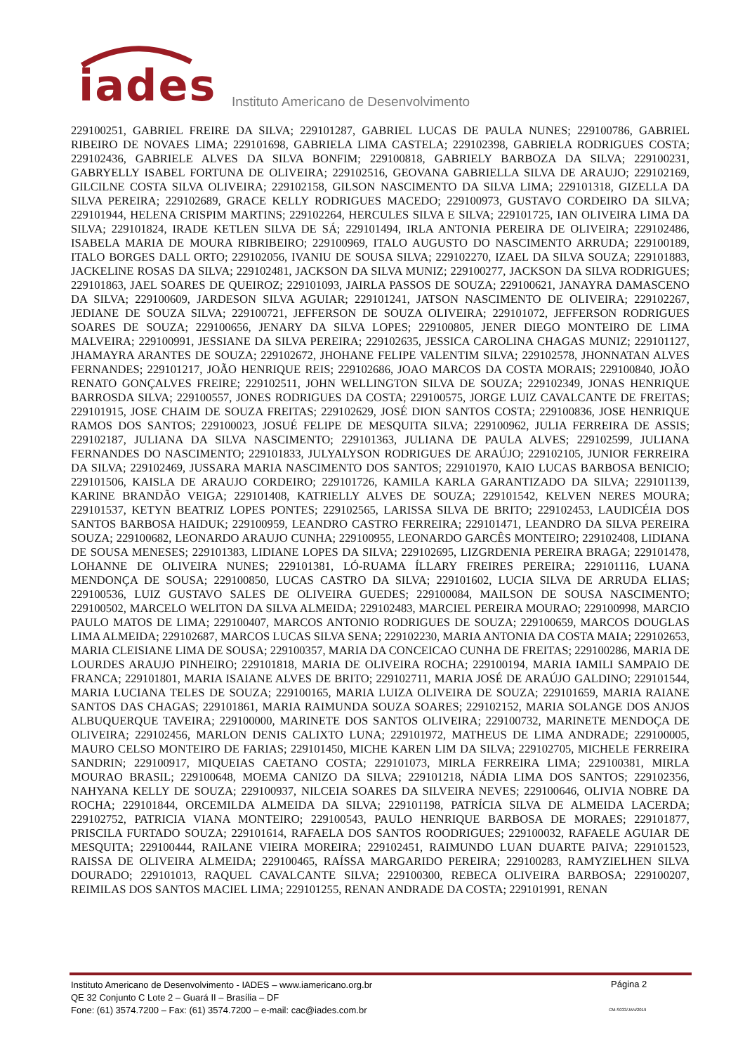iades
Instituto Americano de Desenvolvimento
229100251, GABRIEL FREIRE DA SILVA; 229101287, GABRIEL LUCAS DE PAULA NUNES; 229100786, GABRIEL RIBEIRO DE NOVAES LIMA; 229101698, GABRIELA LIMA CASTELA; 229102398, GABRIELA RODRIGUES COSTA; 229102436, GABRIELE ALVES DA SILVA BONFIM; 229100818, GABRIELY BARBOZA DA SILVA; 229100231, GABRYELLY ISABEL FORTUNA DE OLIVEIRA; 229102516, GEOVANA GABRIELLA SILVA DE ARAUJO; 229102169, GILCILNE COSTA SILVA OLIVEIRA; 229102158, GILSON NASCIMENTO DA SILVA LIMA; 229101318, GIZELLA DA SILVA PEREIRA; 229102689, GRACE KELLY RODRIGUES MACEDO; 229100973, GUSTAVO CORDEIRO DA SILVA; 229101944, HELENA CRISPIM MARTINS; 229102264, HERCULES SILVA E SILVA; 229101725, IAN OLIVEIRA LIMA DA SILVA; 229101824, IRADE KETLEN SILVA DE SÁ; 229101494, IRLA ANTONIA PEREIRA DE OLIVEIRA; 229102486, ISABELA MARIA DE MOURA RIBRIBEIRO; 229100969, ITALO AUGUSTO DO NASCIMENTO ARRUDA; 229100189, ITALO BORGES DALL ORTO; 229102056, IVANIU DE SOUSA SILVA; 229102270, IZAEL DA SILVA SOUZA; 229101883, JACKELINE ROSAS DA SILVA; 229102481, JACKSON DA SILVA MUNIZ; 229100277, JACKSON DA SILVA RODRIGUES; 229101863, JAEL SOARES DE QUEIROZ; 229101093, JAIRLA PASSOS DE SOUZA; 229100621, JANAYRA DAMASCENO DA SILVA; 229100609, JARDESON SILVA AGUIAR; 229101241, JATSON NASCIMENTO DE OLIVEIRA; 229102267, JEDIANE DE SOUZA SILVA; 229100721, JEFFERSON DE SOUZA OLIVEIRA; 229101072, JEFFERSON RODRIGUES SOARES DE SOUZA; 229100656, JENARY DA SILVA LOPES; 229100805, JENER DIEGO MONTEIRO DE LIMA MALVEIRA; 229100991, JESSIANE DA SILVA PEREIRA; 229102635, JESSICA CAROLINA CHAGAS MUNIZ; 229101127, JHAMAYRA ARANTES DE SOUZA; 229102672, JHOHANE FELIPE VALENTIM SILVA; 229102578, JHONNATAN ALVES FERNANDES; 229101217, JOÃO HENRIQUE REIS; 229102686, JOAO MARCOS DA COSTA MORAIS; 229100840, JOÃO RENATO GONÇALVES FREIRE; 229102511, JOHN WELLINGTON SILVA DE SOUZA; 229102349, JONAS HENRIQUE BARROSDA SILVA; 229100557, JONES RODRIGUES DA COSTA; 229100575, JORGE LUIZ CAVALCANTE DE FREITAS; 229101915, JOSE CHAIM DE SOUZA FREITAS; 229102629, JOSÉ DION SANTOS COSTA; 229100836, JOSE HENRIQUE RAMOS DOS SANTOS; 229100023, JOSUÉ FELIPE DE MESQUITA SILVA; 229100962, JULIA FERREIRA DE ASSIS; 229102187, JULIANA DA SILVA NASCIMENTO; 229101363, JULIANA DE PAULA ALVES; 229102599, JULIANA FERNANDES DO NASCIMENTO; 229101833, JULYALYSON RODRIGUES DE ARAÚJO; 229102105, JUNIOR FERREIRA DA SILVA; 229102469, JUSSARA MARIA NASCIMENTO DOS SANTOS; 229101970, KAIO LUCAS BARBOSA BENICIO; 229101506, KAISLA DE ARAUJO CORDEIRO; 229101726, KAMILA KARLA GARANTIZADO DA SILVA; 229101139, KARINE BRANDÃO VEIGA; 229101408, KATRIELLY ALVES DE SOUZA; 229101542, KELVEN NERES MOURA; 229101537, KETYN BEATRIZ LOPES PONTES; 229102565, LARISSA SILVA DE BRITO; 229102453, LAUDICÉIA DOS SANTOS BARBOSA HAIDUK; 229100959, LEANDRO CASTRO FERREIRA; 229101471, LEANDRO DA SILVA PEREIRA SOUZA; 229100682, LEONARDO ARAUJO CUNHA; 229100955, LEONARDO GARCÊS MONTEIRO; 229102408, LIDIANA DE SOUSA MENESES; 229101383, LIDIANE LOPES DA SILVA; 229102695, LIZGRDENIA PEREIRA BRAGA; 229101478, LOHANNE DE OLIVEIRA NUNES; 229101381, LÓ-RUAMA ÍLLARY FREIRES PEREIRA; 229101116, LUANA MENDONÇA DE SOUSA; 229100850, LUCAS CASTRO DA SILVA; 229101602, LUCIA SILVA DE ARRUDA ELIAS; 229100536, LUIZ GUSTAVO SALES DE OLIVEIRA GUEDES; 229100084, MAILSON DE SOUSA NASCIMENTO; 229100502, MARCELO WELITON DA SILVA ALMEIDA; 229102483, MARCIEL PEREIRA MOURAO; 229100998, MARCIO PAULO MATOS DE LIMA; 229100407, MARCOS ANTONIO RODRIGUES DE SOUZA; 229100659, MARCOS DOUGLAS LIMA ALMEIDA; 229102687, MARCOS LUCAS SILVA SENA; 229102230, MARIA ANTONIA DA COSTA MAIA; 229102653, MARIA CLEISIANE LIMA DE SOUSA; 229100357, MARIA DA CONCEICAO CUNHA DE FREITAS; 229100286, MARIA DE LOURDES ARAUJO PINHEIRO; 229101818, MARIA DE OLIVEIRA ROCHA; 229100194, MARIA IAMILI SAMPAIO DE FRANCA; 229101801, MARIA ISAIANE ALVES DE BRITO; 229102711, MARIA JOSÉ DE ARAÚJO GALDINO; 229101544, MARIA LUCIANA TELES DE SOUZA; 229100165, MARIA LUIZA OLIVEIRA DE SOUZA; 229101659, MARIA RAIANE SANTOS DAS CHAGAS; 229101861, MARIA RAIMUNDA SOUZA SOARES; 229102152, MARIA SOLANGE DOS ANJOS ALBUQUERQUE TAVEIRA; 229100000, MARINETE DOS SANTOS OLIVEIRA; 229100732, MARINETE MENDOÇA DE OLIVEIRA; 229102456, MARLON DENIS CALIXTO LUNA; 229101972, MATHEUS DE LIMA ANDRADE; 229100005, MAURO CELSO MONTEIRO DE FARIAS; 229101450, MICHE KAREN LIM DA SILVA; 229102705, MICHELE FERREIRA SANDRIN; 229100917, MIQUEIAS CAETANO COSTA; 229101073, MIRLA FERREIRA LIMA; 229100381, MIRLA MOURAO BRASIL; 229100648, MOEMA CANIZO DA SILVA; 229101218, NÁDIA LIMA DOS SANTOS; 229102356, NAHYANA KELLY DE SOUZA; 229100937, NILCEIA SOARES DA SILVEIRA NEVES; 229100646, OLIVIA NOBRE DA ROCHA; 229101844, ORCEMILDA ALMEIDA DA SILVA; 229101198, PATRÍCIA SILVA DE ALMEIDA LACERDA; 229102752, PATRICIA VIANA MONTEIRO; 229100543, PAULO HENRIQUE BARBOSA DE MORAES; 229101877, PRISCILA FURTADO SOUZA; 229101614, RAFAELA DOS SANTOS ROODRIGUES; 229100032, RAFAELE AGUIAR DE MESQUITA; 229100444, RAILANE VIEIRA MOREIRA; 229102451, RAIMUNDO LUAN DUARTE PAIVA; 229101523, RAISSA DE OLIVEIRA ALMEIDA; 229100465, RAÍSSA MARGARIDO PEREIRA; 229100283, RAMYZIELHEN SILVA DOURADO; 229101013, RAQUEL CAVALCANTE SILVA; 229100300, REBECA OLIVEIRA BARBOSA; 229100207, REIMILAS DOS SANTOS MACIEL LIMA; 229101255, RENAN ANDRADE DA COSTA; 229101991, RENAN
Instituto Americano de Desenvolvimento - IADES – www.iamericano.org.br
QE 32 Conjunto C Lote 2 – Guará II – Brasília – DF
Fone: (61) 3574.7200 – Fax: (61) 3574.7200 – e-mail: cac@iades.com.br
Página 2
CM-S033/JAN/2019